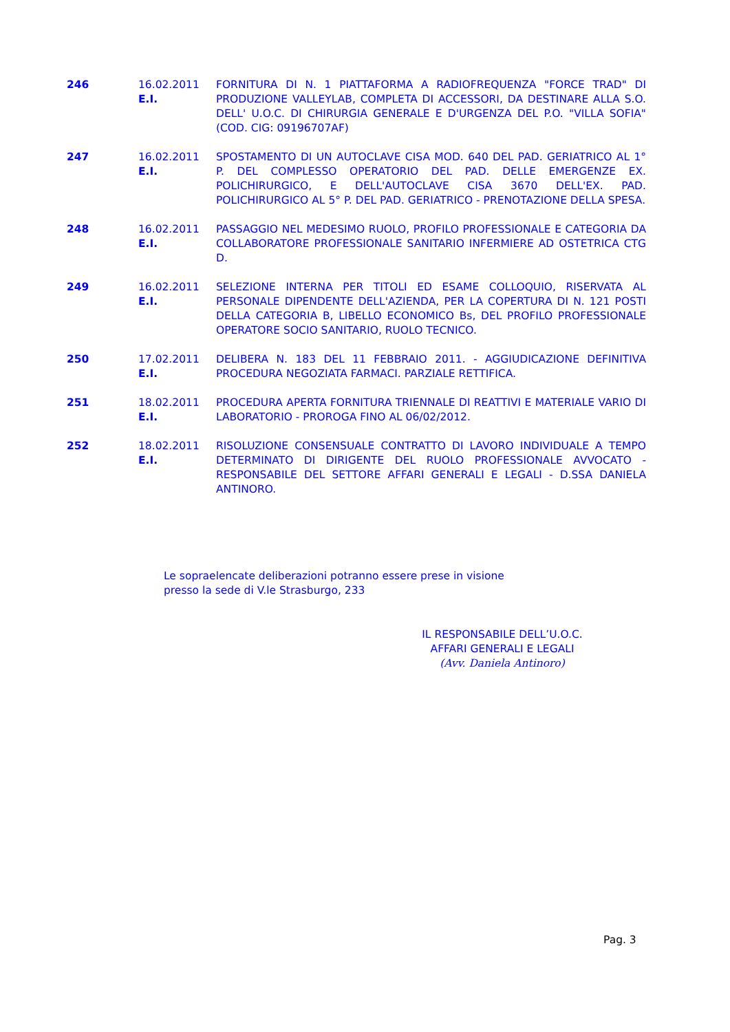| 246 | 16.02.2011 E.I. | FORNITURA DI N. 1 PIATTAFORMA A RADIOFREQUENZA "FORCE TRAD" DI PRODUZIONE VALLEYLAB, COMPLETA DI ACCESSORI, DA DESTINARE ALLA S.O. DELL' U.O.C. DI CHIRURGIA GENERALE E D'URGENZA DEL P.O. "VILLA SOFIA" (COD. CIG: 09196707AF) |
| 247 | 16.02.2011 E.I. | SPOSTAMENTO DI UN AUTOCLAVE CISA MOD. 640 DEL PAD. GERIATRICO AL 1° P. DEL COMPLESSO OPERATORIO DEL PAD. DELLE EMERGENZE EX. POLICHIRURGICO, E DELL'AUTOCLAVE CISA 3670 DELL'EX. PAD. POLICHIRURGICO AL 5° P. DEL PAD. GERIATRICO - PRENOTAZIONE DELLA SPESA. |
| 248 | 16.02.2011 E.I. | PASSAGGIO NEL MEDESIMO RUOLO, PROFILO PROFESSIONALE E CATEGORIA DA COLLABORATORE PROFESSIONALE SANITARIO INFERMIERE AD OSTETRICA CTG D. |
| 249 | 16.02.2011 E.I. | SELEZIONE INTERNA PER TITOLI ED ESAME COLLOQUIO, RISERVATA AL PERSONALE DIPENDENTE DELL'AZIENDA, PER LA COPERTURA DI N. 121 POSTI DELLA CATEGORIA B, LIBELLO ECONOMICO Bs, DEL PROFILO PROFESSIONALE OPERATORE SOCIO SANITARIO, RUOLO TECNICO. |
| 250 | 17.02.2011 E.I. | DELIBERA N. 183 DEL 11 FEBBRAIO 2011. - AGGIUDICAZIONE DEFINITIVA PROCEDURA NEGOZIATA FARMACI. PARZIALE RETTIFICA. |
| 251 | 18.02.2011 E.I. | PROCEDURA APERTA FORNITURA TRIENNALE DI REATTIVI E MATERIALE VARIO DI LABORATORIO - PROROGA FINO AL 06/02/2012. |
| 252 | 18.02.2011 E.I. | RISOLUZIONE CONSENSUALE CONTRATTO DI LAVORO INDIVIDUALE A TEMPO DETERMINATO DI DIRIGENTE DEL RUOLO PROFESSIONALE AVVOCATO - RESPONSABILE DEL SETTORE AFFARI GENERALI E LEGALI - D.SSA DANIELA ANTINORO. |
Le sopraelencate deliberazioni potranno essere prese in visione
presso la sede di V.le Strasburgo, 233
IL RESPONSABILE DELL’U.O.C.
AFFARI GENERALI E LEGALI
(Avv. Daniela Antinoro)
Pag. 3